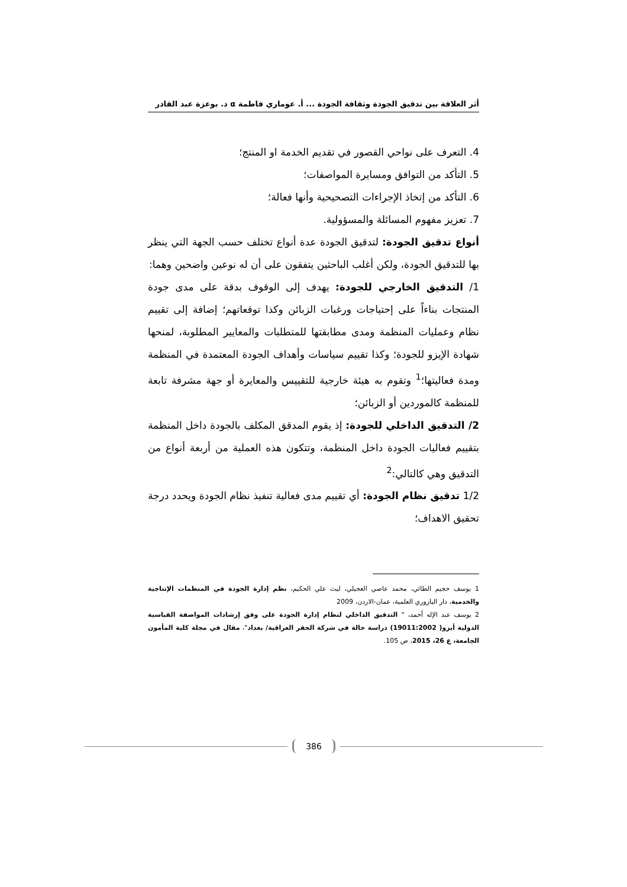أثر العلاقة بين تدقيق الجودة وثقافة الجودة ... أ. عوماري فاطمة α د. بوعزة عبد القادر
4. التعرف على نواحي القصور في تقديم الخدمة او المنتج؛
5. التأكد من التوافق ومسايرة المواصفات؛
6. التأكد من إتخاذ الإجراءات التصحيحية وأنها فعالة؛
7. تعزيز مفهوم المسائلة والمسؤولية.
أنواع تدقيق الجودة: لتدقيق الجودة عدة أنواع تختلف حسب الجهة التي ينظر بها للتدقيق الجودة، ولكن أغلب الباحثين يتفقون على أن له نوعين واضحين وهما:
1/ التدقيق الخارجي للجودة: يهدف إلى الوقوف بدقة على مدى جودة المنتجات بناءاً على إحتياجات ورغبات الزبائن وكذا توقعاتهم؛ إضافة إلى تقييم نظام وعمليات المنظمة ومدى مطابقتها للمتطلبات والمعايير المطلوبة، لمنحها شهادة الإيزو للجودة؛ وكذا تقييم سياسات وأهداف الجودة المعتمدة في المنظمة ومدة فعاليتها؛<sup>1</sup> وتقوم به هيئة خارجية للتقييس والمعايرة أو جهة مشرفة تابعة للمنظمة كالموردين أو الزبائن؛
2/ التدقيق الداخلي للجودة: إذ يقوم المدقق المكلف بالجودة داخل المنظمة بتقييم فعاليات الجودة داخل المنظمة، وتتكون هذه العملية من أربعة أنواع من التدقيق وهي كالتالي:<sup>2</sup>
1/2 تدقيق نظام الجودة: أي تقييم مدى فعالية تنفيذ نظام الجودة ويحدد درجة تحقيق الاهداف؛
1 يوسف حجيم الطائي، محمد عاصي العجيلي، ليث علي الحكيم، نظم إدارة الجودة في المنظمات الإنتاجية والخدمية، دار اليازوري العلمية، عمان-الاردن، 2009
2 يوسف عبد الإله أحمد، " التدقيق الداخلي لنظام إدارة الجودة على وفق إرشادات المواصفة القياسية الدولية أيزو( 19011:2002) دراسة حالة في شركة الحفر العراقية/ بغداد"، مقال في مجلة كلية المأمون الجامعة، ع 26، 2015، ص 105.
386